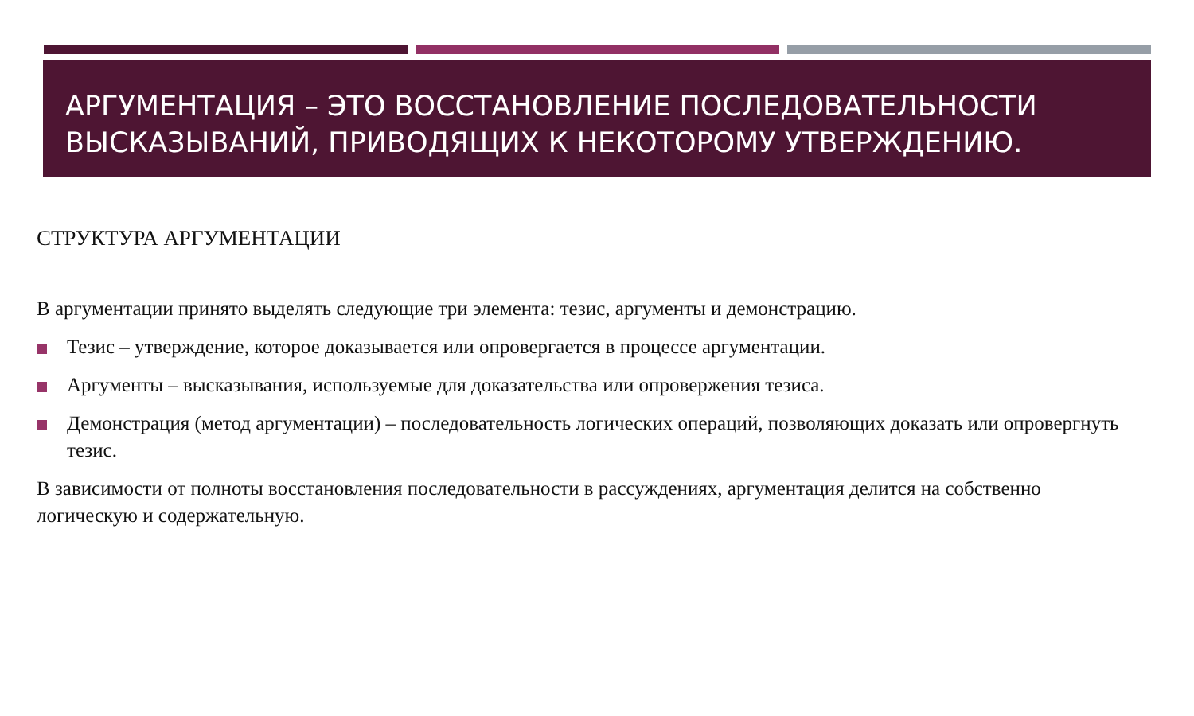АРГУМЕНТАЦИЯ – ЭТО ВОССТАНОВЛЕНИЕ ПОСЛЕДОВАТЕЛЬНОСТИ ВЫСКАЗЫВАНИЙ, ПРИВОДЯЩИХ К НЕКОТОРОМУ УТВЕРЖДЕНИЮ.
СТРУКТУРА АРГУМЕНТАЦИИ
В аргументации принято выделять следующие три элемента: тезис, аргументы и демонстрацию.
Тезис – утверждение, которое доказывается или опровергается в процессе аргументации.
Аргументы – высказывания, используемые для доказательства или опровержения тезиса.
Демонстрация (метод аргументации) – последовательность логических операций, позволяющих доказать или опровергнуть тезис.
В зависимости от полноты восстановления последовательности в рассуждениях, аргументация делится на собственно логическую и содержательную.